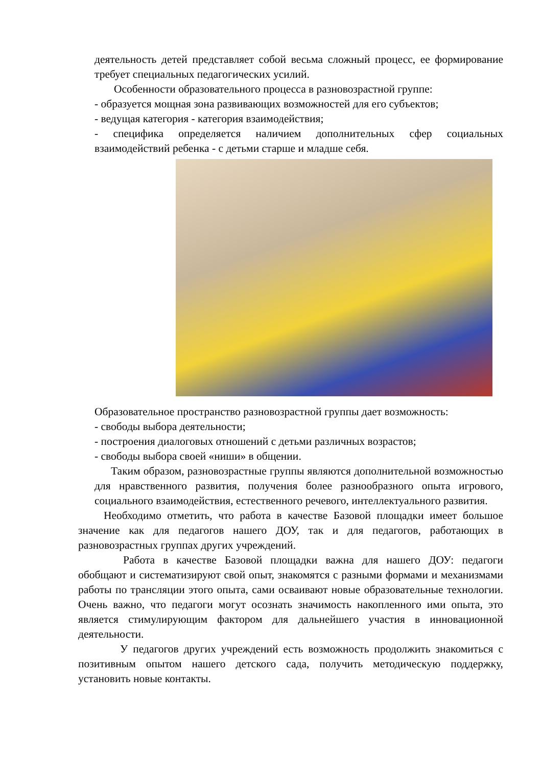деятельность детей представляет собой весьма сложный процесс, ее формирование требует специальных педагогических усилий.
Особенности образовательного процесса в разновозрастной группе:
- образуется мощная зона развивающих возможностей для его субъектов;
- ведущая категория - категория взаимодействия;
- специфика определяется наличием дополнительных сфер социальных взаимодействий ребенка - с детьми старше и младше себя.
Образовательное пространство разновозрастной группы дает возможность:
- свободы выбора деятельности;
- построения диалоговых отношений с детьми различных возрастов;
- свободы выбора своей «ниши» в общении.
Таким образом, разновозрастные группы являются дополнительной возможностью для нравственного развития, получения более разнообразного опыта игрового, социального взаимодействия, естественного речевого, интеллектуального развития.
Необходимо отметить, что работа в качестве Базовой площадки имеет большое значение как для педагогов нашего ДОУ, так и для педагогов, работающих в разновозрастных группах других учреждений.
Работа в качестве Базовой площадки важна для нашего ДОУ: педагоги обобщают и систематизируют свой опыт, знакомятся с разными формами и механизмами работы по трансляции этого опыта, сами осваивают новые образовательные технологии. Очень важно, что педагоги могут осознать значимость накопленного ими опыта, это является стимулирующим фактором для дальнейшего участия в инновационной деятельности.
У педагогов других учреждений есть возможность продолжить знакомиться с позитивным опытом нашего детского сада, получить методическую поддержку, установить новые контакты.